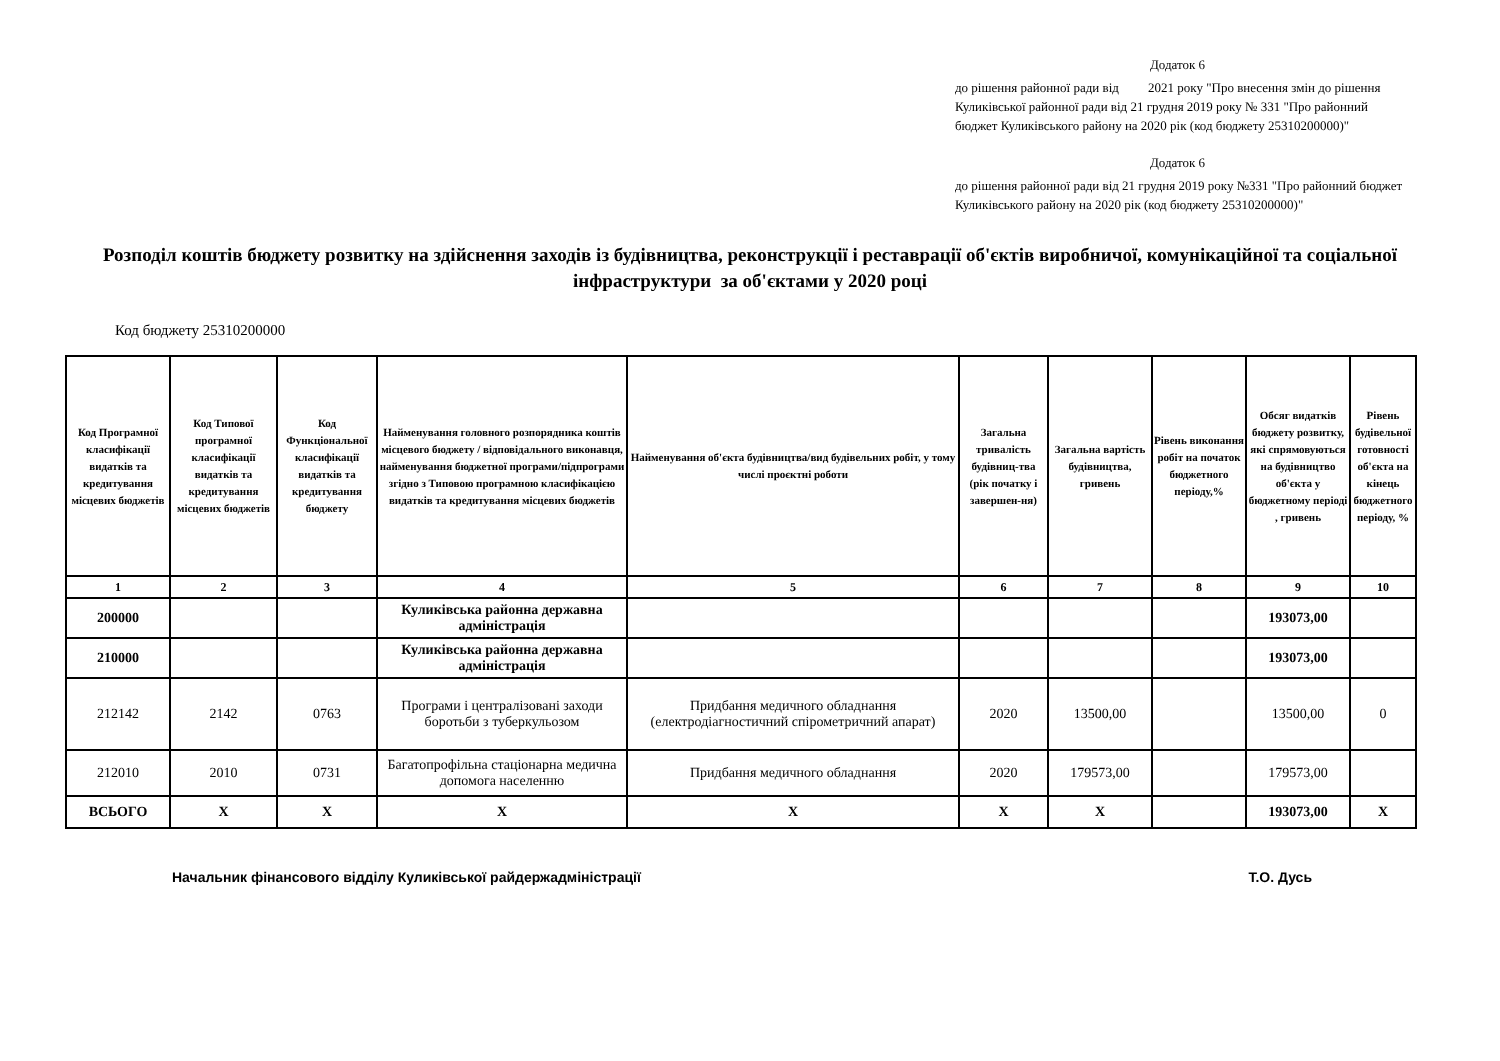Додаток 6
до рішення районної ради від 2021 року "Про внесення змін до рішення Куликівської районної ради від 21 грудня 2019 року № 331 "Про районний бюджет Куликівського району на 2020 рік (код бюджету 25310200000)"
Додаток 6
до рішення районної ради від 21 грудня 2019 року №331 "Про районний бюджет Куликівського району на 2020 рік (код бюджету 25310200000)"
Розподіл коштів бюджету розвитку на здійснення заходів із будівництва, реконструкції і реставрації об'єктів виробничої, комунікаційної та соціальної інфраструктури за об'єктами у 2020 році
Код бюджету 25310200000
| Код Програмної класифікації видатків та кредитування місцевих бюджетів | Код Типової програмної класифікації видатків та кредитування місцевих бюджетів | Код Функціональної класифікації видатків та кредитування бюджету | Найменування головного розпорядника коштів місцевого бюджету / відповідального виконавця, найменування бюджетної програми/підпрограми згідно з Типовою програмною класифікацією видатків та кредитування місцевих бюджетів | Найменування об'єкта будівництва/вид будівельних робіт, у тому числі проєктні роботи | Загальна тривалість будівниц-тва (рік початку і завершен-ня) | Загальна вартість будівництва, гривень | Рівень виконання робіт на початок бюджетного періоду,% | Обсяг видатків бюджету розвитку, які спрямовуються на будівництво об'єкта у бюджетному періоді , гривень | Рівень будівельної готовності об'єкта на кінець бюджетного періоду, % |
| --- | --- | --- | --- | --- | --- | --- | --- | --- | --- |
| 1 | 2 | 3 | 4 | 5 | 6 | 7 | 8 | 9 | 10 |
| 200000 | | | Куликівська районна державна адміністрація | | | | | 193073,00 | |
| 210000 | | | Куликівська районна державна адміністрація | | | | | 193073,00 | |
| 212142 | 2142 | 0763 | Програми і централізовані заходи боротьби з туберкульозом | Придбання медичного обладнання (електродіагностичний спірометричний апарат) | 2020 | 13500,00 | | 13500,00 | 0 |
| 212010 | 2010 | 0731 | Багатопрофільна стаціонарна медична допомога населенню | Придбання медичного обладнання | 2020 | 179573,00 | | 179573,00 | |
| ВСЬОГО | Х | Х | Х | Х | Х | Х | | 193073,00 | Х |
Начальник фінансового відділу Куликівської райдержадміністрації Т.О. Дусь